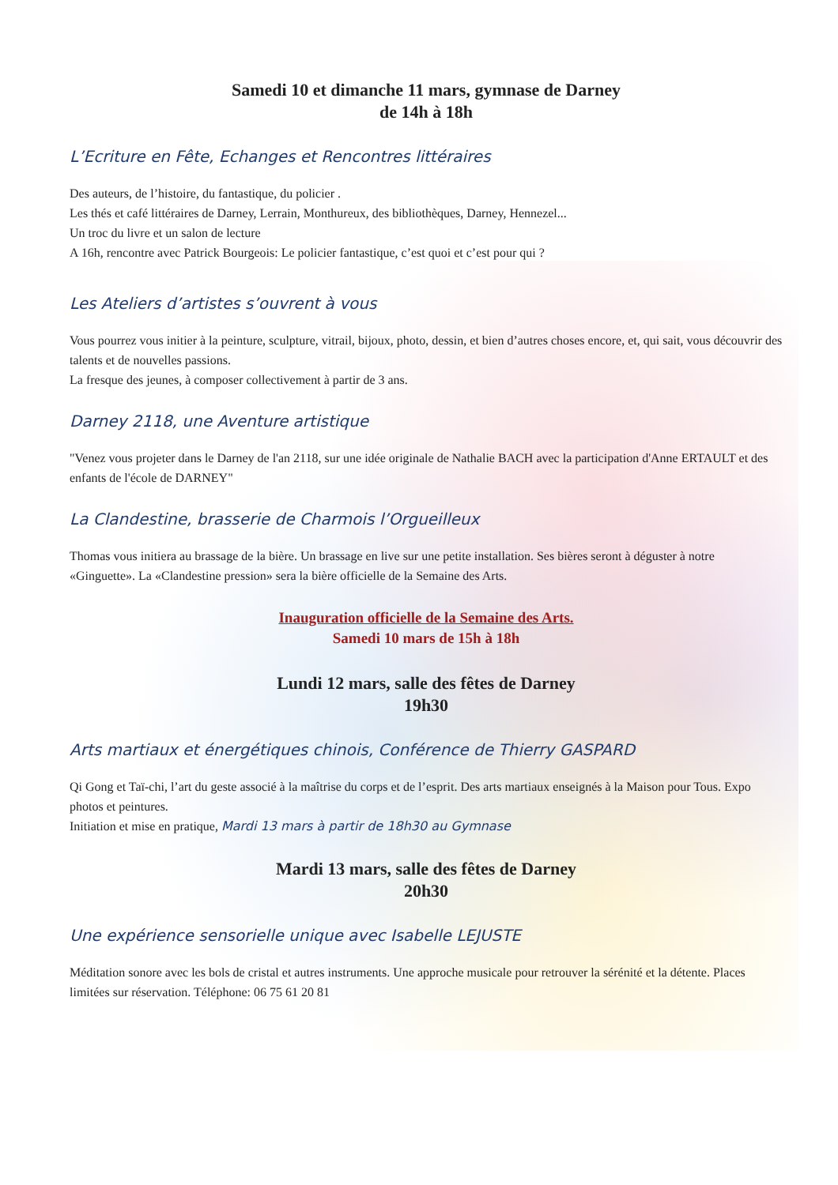Samedi 10 et dimanche 11 mars, gymnase de Darney
de 14h à 18h
L’Ecriture en Fête, Echanges et Rencontres littéraires
Des auteurs, de l’histoire, du fantastique, du policier .
Les thés et café littéraires de Darney, Lerrain, Monthureux, des bibliothèques, Darney, Hennezel...
Un troc du livre et un salon de lecture
A 16h, rencontre avec Patrick Bourgeois: Le policier fantastique, c’est quoi et c’est pour qui ?
Les Ateliers d’artistes s’ouvrent à vous
Vous pourrez vous initier à la peinture, sculpture, vitrail, bijoux, photo, dessin, et bien d’autres choses encore, et, qui sait, vous découvrir des talents et de nouvelles passions.
La fresque des jeunes, à composer collectivement à partir de 3 ans.
Darney 2118, une Aventure artistique
"Venez vous projeter dans le Darney de l'an 2118, sur une idée originale de Nathalie BACH avec la participation d'Anne ERTAULT et des enfants de l'école de DARNEY"
La Clandestine, brasserie de Charmois l’Orgueilleux
Thomas vous initiera au brassage de la bière. Un brassage en live sur une petite installation. Ses bières seront à déguster à notre «Ginguette». La «Clandestine pression» sera la bière officielle de la Semaine des Arts.
Inauguration officielle de la Semaine des Arts.
Samedi 10 mars de 15h à 18h
Lundi 12 mars, salle des fêtes de Darney
19h30
Arts martiaux et énergétiques chinois, Conférence de Thierry GASPARD
Qi Gong et Taï-chi, l’art du geste associé à la maîtrise du corps et de l’esprit. Des arts martiaux enseignés à la Maison pour Tous. Expo photos et peintures.
Initiation et mise en pratique, Mardi 13 mars à partir de 18h30 au Gymnase
Mardi 13 mars, salle des fêtes de Darney
20h30
Une expérience sensorielle unique avec Isabelle LEJUSTE
Méditation sonore avec les bols de cristal et autres instruments. Une approche musicale pour retrouver la sérénité et la détente. Places limitées sur réservation. Téléphone: 06 75 61 20 81